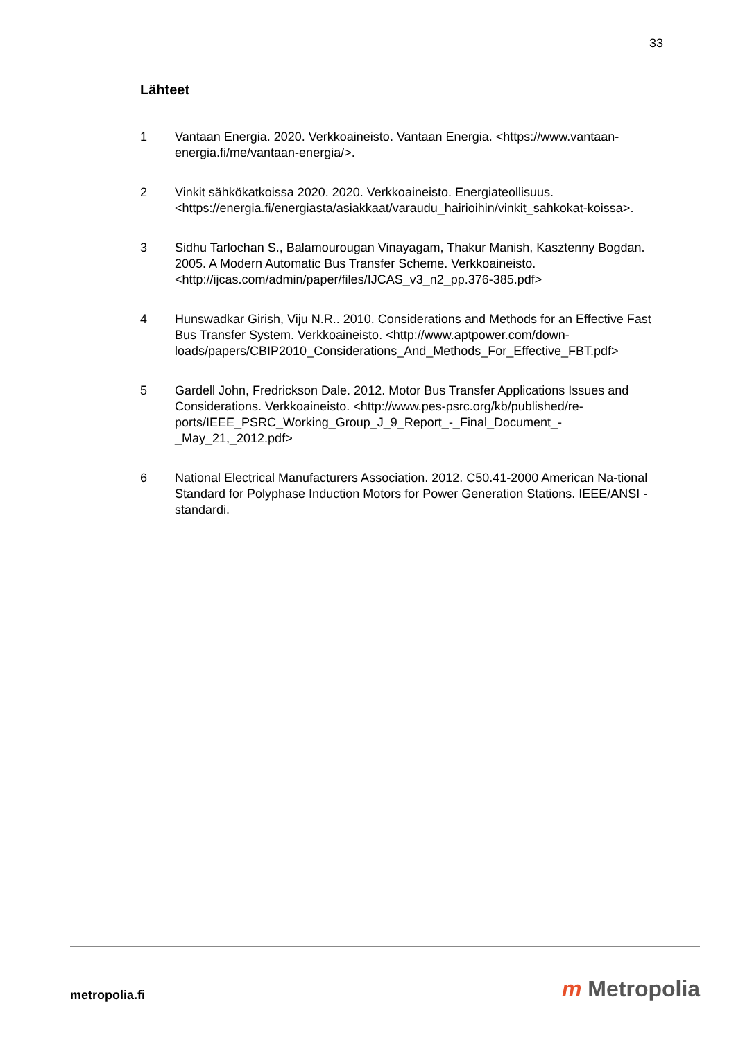33
Lähteet
1 Vantaan Energia. 2020. Verkkoaineisto. Vantaan Energia. <https://www.vantaan-energia.fi/me/vantaan-energia/>.
2 Vinkit sähkökatkoissa 2020. 2020. Verkkoaineisto. Energiateollisuus. <https://energia.fi/energiasta/asiakkaat/varaudu_hairioihin/vinkit_sahkokat-koissa>.
3 Sidhu Tarlochan S., Balamourougan Vinayagam, Thakur Manish, Kasztenny Bogdan. 2005. A Modern Automatic Bus Transfer Scheme. Verkkoaineisto. <http://ijcas.com/admin/paper/files/IJCAS_v3_n2_pp.376-385.pdf>
4 Hunswadkar Girish, Viju N.R.. 2010. Considerations and Methods for an Effective Fast Bus Transfer System. Verkkoaineisto. <http://www.aptpower.com/down-loads/papers/CBIP2010_Considerations_And_Methods_For_Effective_FBT.pdf>
5 Gardell John, Fredrickson Dale. 2012. Motor Bus Transfer Applications Issues and Considerations. Verkkoaineisto. <http://www.pes-psrc.org/kb/published/re-ports/IEEE_PSRC_Working_Group_J_9_Report_-_Final_Document_-_May_21,_2012.pdf>
6 National Electrical Manufacturers Association. 2012. C50.41-2000 American Na-tional Standard for Polyphase Induction Motors for Power Generation Stations. IEEE/ANSI -standardi.
metropolia.fi m Metropolia